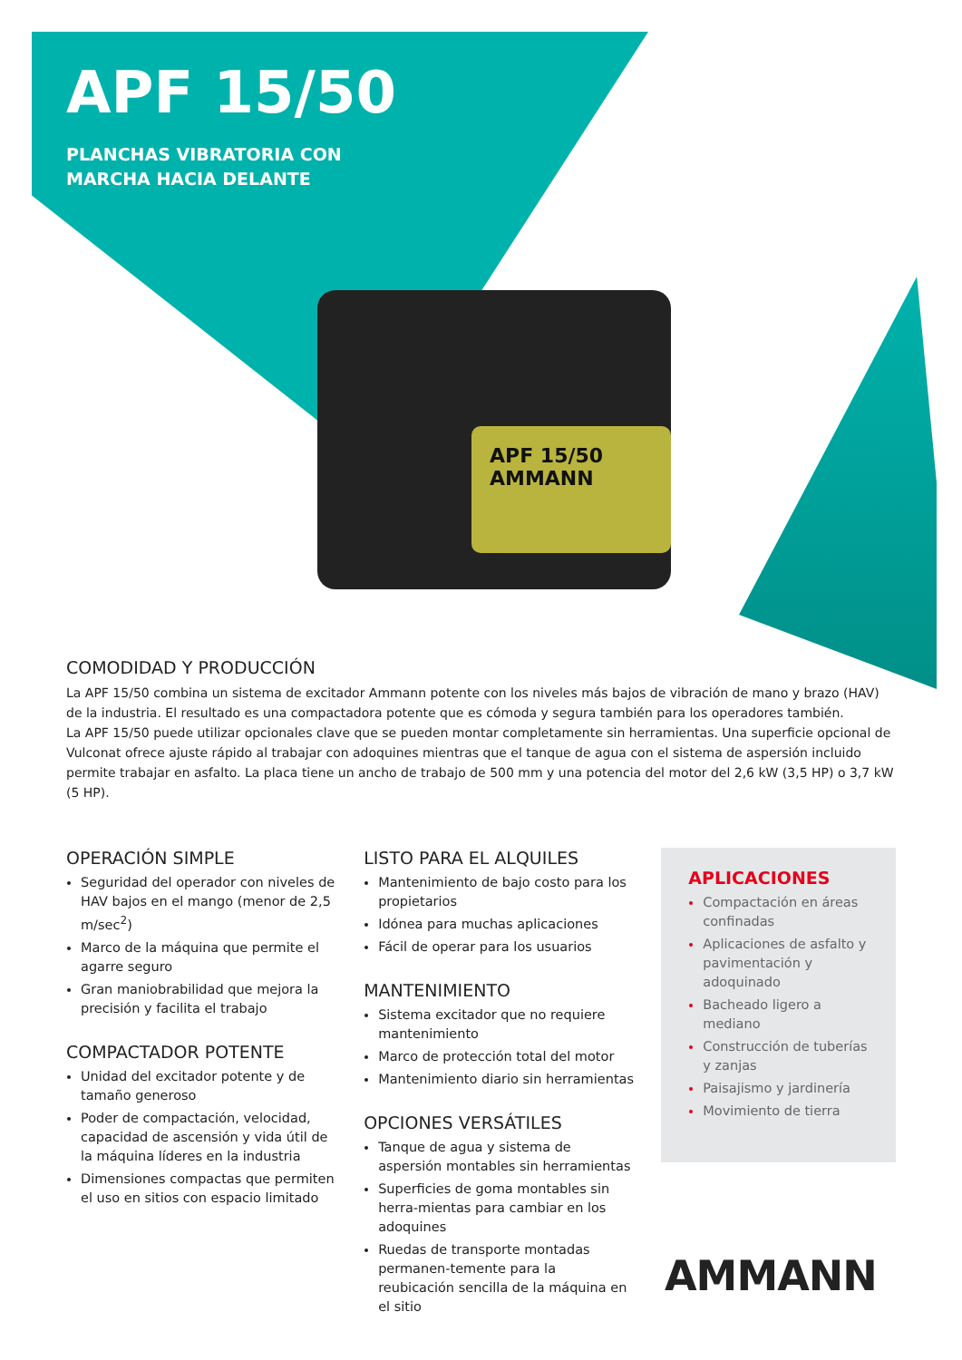APF 15/50
PLANCHAS VIBRATORIA CON
MARCHA HACIA DELANTE
APF 15/50
AMMANN
COMODIDAD Y PRODUCCIÓN
La APF 15/50 combina un sistema de excitador Ammann potente con los niveles más bajos de vibración de mano y brazo (HAV) de la industria. El resultado es una compactadora potente que es cómoda y segura también para los operadores también.
La APF 15/50 puede utilizar opcionales clave que se pueden montar completamente sin herramientas. Una superficie opcional de Vulconat ofrece ajuste rápido al trabajar con adoquines mientras que el tanque de agua con el sistema de aspersión incluido permite trabajar en asfalto. La placa tiene un ancho de trabajo de 500 mm y una potencia del motor del 2,6 kW (3,5 HP) o 3,7 kW (5 HP).
OPERACIÓN SIMPLE
Seguridad del operador con niveles de HAV bajos en el mango (menor de 2,5 m/sec<sup>2</sup>)
Marco de la máquina que permite el agarre seguro
Gran maniobrabilidad que mejora la precisión y facilita el trabajo
COMPACTADOR POTENTE
Unidad del excitador potente y de tamaño generoso
Poder de compactación, velocidad, capacidad de ascensión y vida útil de la máquina líderes en la industria
Dimensiones compactas que permiten el uso en sitios con espacio limitado
LISTO PARA EL ALQUILES
Mantenimiento de bajo costo para los propietarios
Idónea para muchas aplicaciones
Fácil de operar para los usuarios
MANTENIMIENTO
Sistema excitador que no requiere mantenimiento
Marco de protección total del motor
Mantenimiento diario sin herramientas
OPCIONES VERSÁTILES
Tanque de agua y sistema de aspersión montables sin herramientas
Superficies de goma montables sin herra-mientas para cambiar en los adoquines
Ruedas de transporte montadas permanen-temente para la reubicación sencilla de la máquina en el sitio
APLICACIONES
Compactación en áreas confinadas
Aplicaciones de asfalto y pavimentación y adoquinado
Bacheado ligero a mediano
Construcción de tuberías y zanjas
Paisajismo y jardinería
Movimiento de tierra
AMMANN